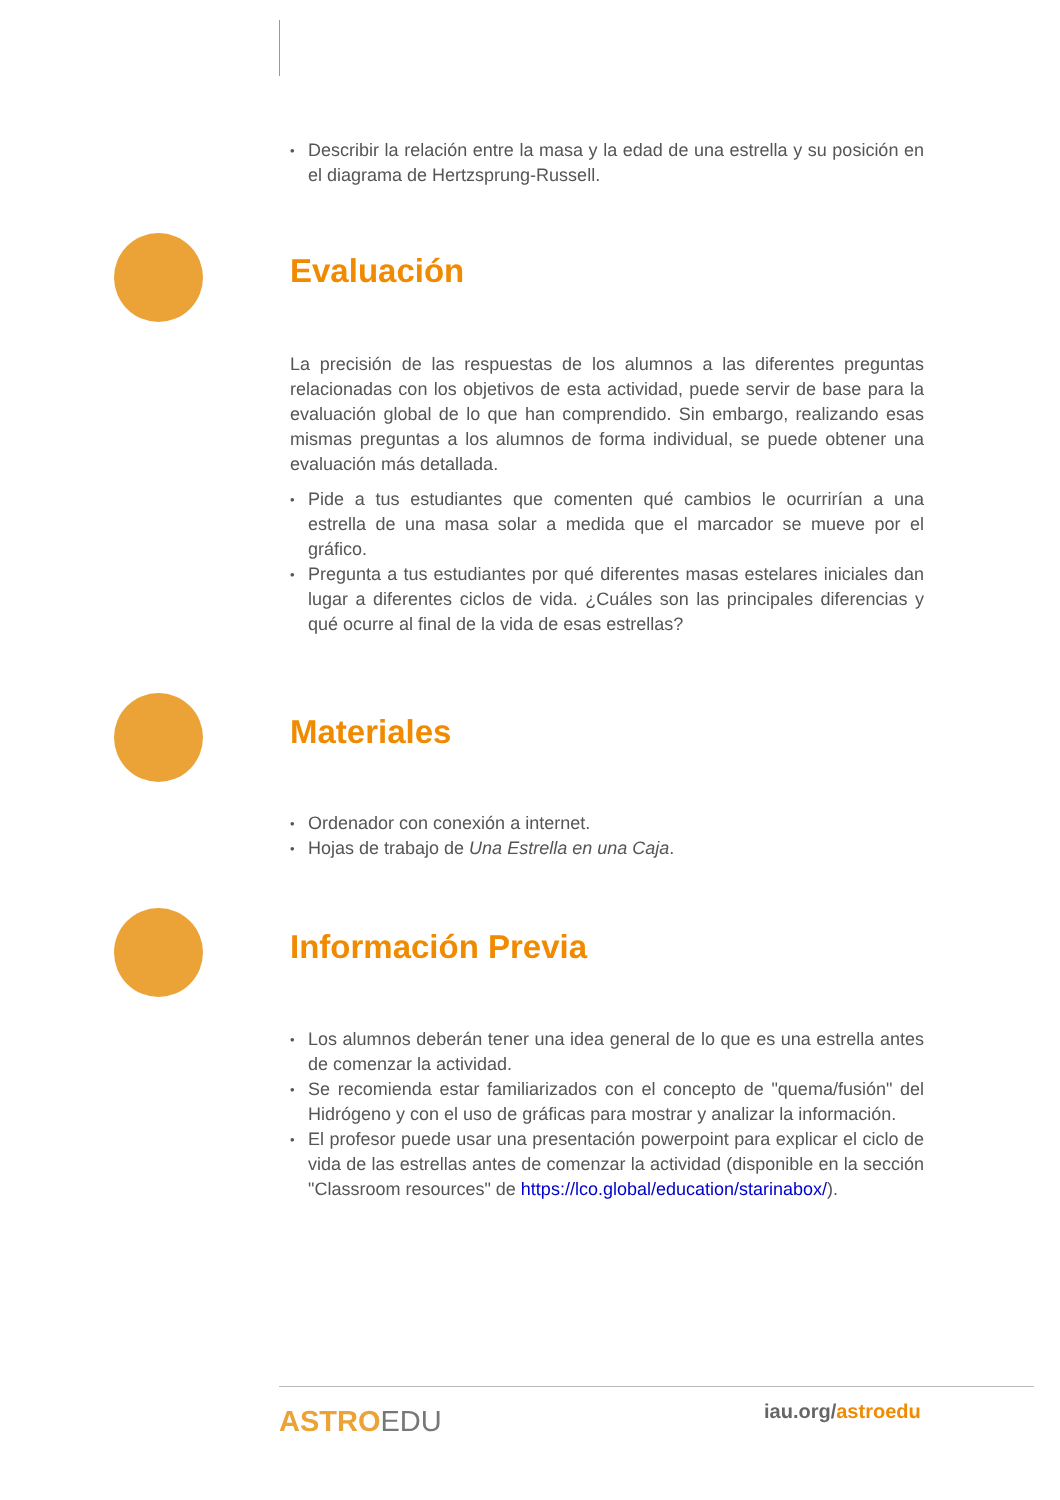Describir la relación entre la masa y la edad de una estrella y su posición en el diagrama de Hertzsprung-Russell.
Evaluación
La precisión de las respuestas de los alumnos a las diferentes preguntas relacionadas con los objetivos de esta actividad, puede servir de base para la evaluación global de lo que han comprendido. Sin embargo, realizando esas mismas preguntas a los alumnos de forma individual, se puede obtener una evaluación más detallada.
Pide a tus estudiantes que comenten qué cambios le ocurrirían a una estrella de una masa solar a medida que el marcador se mueve por el gráfico.
Pregunta a tus estudiantes por qué diferentes masas estelares iniciales dan lugar a diferentes ciclos de vida. ¿Cuáles son las principales diferencias y qué ocurre al final de la vida de esas estrellas?
Materiales
Ordenador con conexión a internet.
Hojas de trabajo de Una Estrella en una Caja.
Información Previa
Los alumnos deberán tener una idea general de lo que es una estrella antes de comenzar la actividad.
Se recomienda estar familiarizados con el concepto de "quema/fusión" del Hidrógeno y con el uso de gráficas para mostrar y analizar la información.
El profesor puede usar una presentación powerpoint para explicar el ciclo de vida de las estrellas antes de comenzar la actividad (disponible en la sección "Classroom resources" de https://lco.global/education/starinabox/).
ASTROEDU iau.org/astroedu